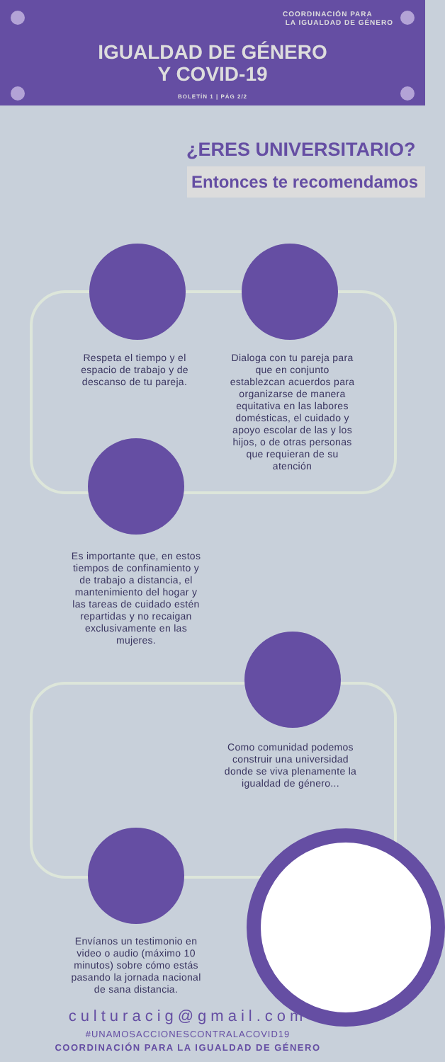COORDINACIÓN PARA
LA IGUALDAD DE GÉNERO
IGUALDAD DE GÉNERO
Y COVID-19
BOLETÍN 1 | PÁG 2/2
¿ERES UNIVERSITARIO?
Entonces te recomendamos
Respeta el tiempo y el espacio de trabajo y de descanso de tu pareja.
Dialoga con tu pareja para que en conjunto establezcan acuerdos para organizarse de manera equitativa en las labores domésticas, el cuidado y apoyo escolar de las y los hijos, o de otras personas que requieran de su atención
Es importante que, en estos tiempos de confinamiento y de trabajo a distancia, el mantenimiento del hogar y las tareas de cuidado estén repartidas y no recaigan exclusivamente en las mujeres.
Como comunidad podemos construir una universidad donde se viva plenamente la igualdad de género...
Envíanos un testimonio en video o audio (máximo 10 minutos) sobre cómo estás pasando la jornada nacional de sana distancia.
culturacig@gmail.com
#UNAMOSACCIONESCONTRALACOVID19
COORDINACIÓN PARA LA IGUALDAD DE GÉNERO